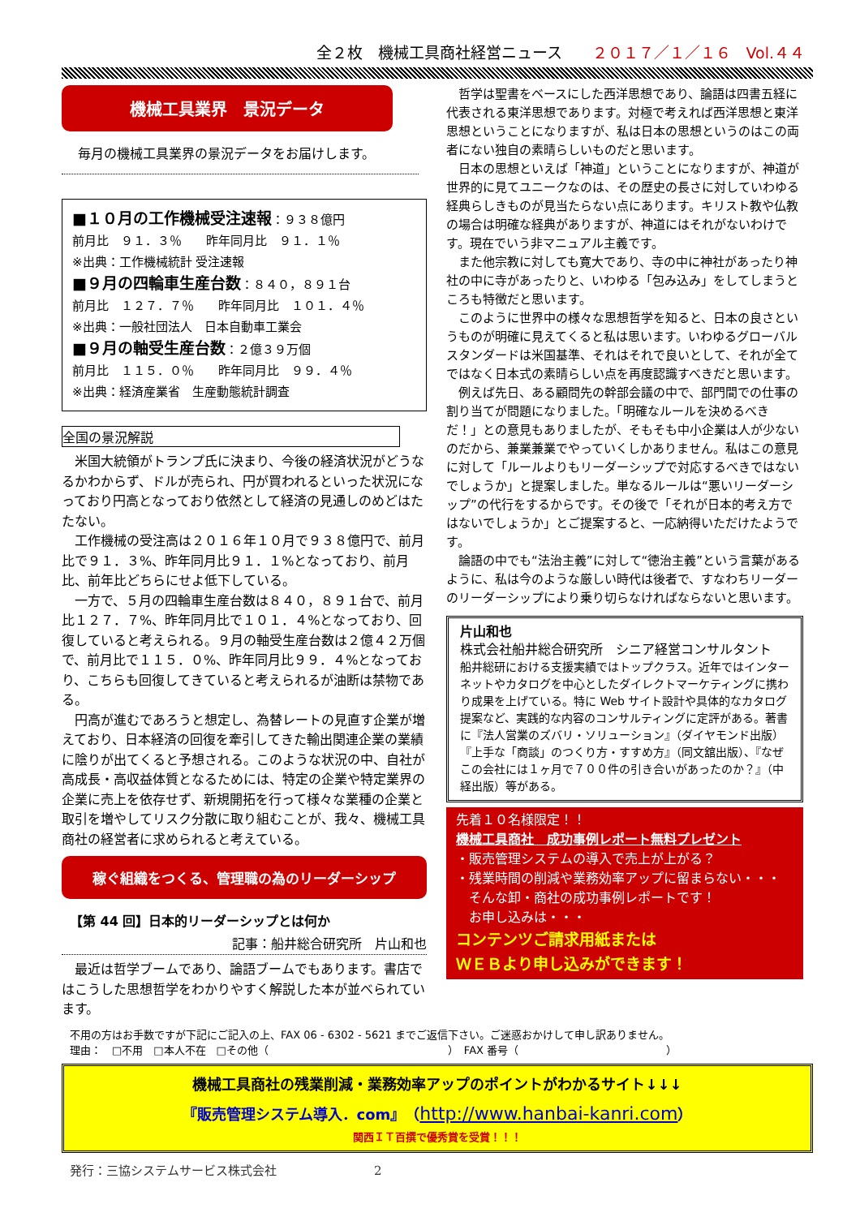全２枚　機械工具商社経営ニュース ２０１７／１／１６　Vol.４４
機械工具業界　景況データ
毎月の機械工具業界の景況データをお届けします。
■１０月の工作機械受注速報：９３８億円
前月比　９１．３％　　昨年同月比　９１．１％
※出典：工作機械統計 受注速報
■９月の四輪車生産台数：８４０，８９１台
前月比　１２７．７％　　昨年同月比　１０１．４％
※出典：一般社団法人　日本自動車工業会
■９月の軸受生産台数：２億３９万個
前月比　１１５．０％　　昨年同月比　９９．４％
※出典：経済産業省　生産動態統計調査
全国の景況解説
米国大統領がトランプ氏に決まり、今後の経済状況がどうなるかわからず、ドルが売られ、円が買われるといった状況になっており円高となっており依然として経済の見通しのめどはたたない。
工作機械の受注高は２０１６年１０月で９３８億円で、前月比で９１．３%、昨年同月比９１．１%となっており、前月比、前年比どちらにせよ低下している。
一方で、５月の四輪車生産台数は８４０，８９１台で、前月比１２７．７%、昨年同月比で１０１．４%となっており、回復していると考えられる。９月の軸受生産台数は２億４２万個で、前月比で１１５．０%、昨年同月比９９．４%となっており、こちらも回復してきていると考えられるが油断は禁物である。
円高が進むであろうと想定し、為替レートの見直す企業が増えており、日本経済の回復を牽引してきた輸出関連企業の業績に陰りが出てくると予想される。このような状況の中、自社が高成長・高収益体質となるためには、特定の企業や特定業界の企業に売上を依存せず、新規開拓を行って様々な業種の企業と取引を増やしてリスク分散に取り組むことが、我々、機械工具商社の経営者に求められると考えている。
稼ぐ組織をつくる、管理職の為のリーダーシップ
【第 44 回】日本的リーダーシップとは何か
記事：船井総合研究所　片山和也
最近は哲学ブームであり、論語ブームでもあります。書店ではこうした思想哲学をわかりやすく解説した本が並べられています。
哲学は聖書をベースにした西洋思想であり、論語は四書五経に代表される東洋思想であります。対極で考えれば西洋思想と東洋思想ということになりますが、私は日本の思想というのはこの両者にない独自の素晴らしいものだと思います。
日本の思想といえば「神道」ということになりますが、神道が世界的に見てユニークなのは、その歴史の長さに対していわゆる経典らしきものが見当たらない点にあります。キリスト教や仏教の場合は明確な経典がありますが、神道にはそれがないわけです。現在でいう非マニュアル主義です。
また他宗教に対しても寛大であり、寺の中に神社があったり神社の中に寺があったりと、いわゆる「包み込み」をしてしまうところも特徴だと思います。
このように世界中の様々な思想哲学を知ると、日本の良さというものが明確に見えてくると私は思います。いわゆるグローバルスタンダードは米国基準、それはそれで良いとして、それが全てではなく日本式の素晴らしい点を再度認識すべきだと思います。
例えば先日、ある顧問先の幹部会議の中で、部門間での仕事の割り当てが問題になりました。「明確なルールを決めるべきだ！」との意見もありましたが、そもそも中小企業は人が少ないのだから、兼業兼業でやっていくしかありません。私はこの意見に対して「ルールよりもリーダーシップで対応するべきではないでしょうか」と提案しました。単なるルールは“悪いリーダーシップ”の代行をするからです。その後で「それが日本的考え方ではないでしょうか」とご提案すると、一応納得いただけたようです。
論語の中でも“法治主義”に対して“徳治主義”という言葉があるように、私は今のような厳しい時代は後者で、すなわちリーダーのリーダーシップにより乗り切らなければならないと思います。
片山和也
株式会社船井総合研究所　シニア経営コンサルタント
船井総研における支援実績ではトップクラス。近年ではインターネットやカタログを中心としたダイレクトマーケティングに携わり成果を上げている。特に Web サイト設計や具体的なカタログ提案など、実践的な内容のコンサルティングに定評がある。著書に『法人営業のズバリ・ソリューション』（ダイヤモンド出版）『上手な「商談」のつくり方・すすめ方』（同文舘出版）、『なぜこの会社には１ヶ月で７００件の引き合いがあったのか？』（中経出版）等がある。
先着１０名様限定！！
機械工具商社　成功事例レポート無料プレゼント
・販売管理システムの導入で売上が上がる？
・残業時間の削減や業務効率アップに留まらない・・・
　そんな卸・商社の成功事例レポートです！
　お申し込みは・・・
コンテンツご請求用紙または
ＷＥＢより申し込みができます！
不用の方はお手数ですが下記にご記入の上、FAX 06 - 6302 - 5621 までご返信下さい。ご迷惑おかけして申し訳ありません。
理由：　□不用　□本人不在　□その他（　　　　　　　　　　　　　　　　　）　FAX 番号（　　　　　　　　　　　　　　）
機械工具商社の残業削減・業務効率アップのポイントがわかるサイト↓↓↓
『販売管理システム導入．com』（http://www.hanbai-kanri.com）
関西ＩＴ百撰で優秀賞を受賞！！！
発行：三協システムサービス株式会社　　　　　　　　2